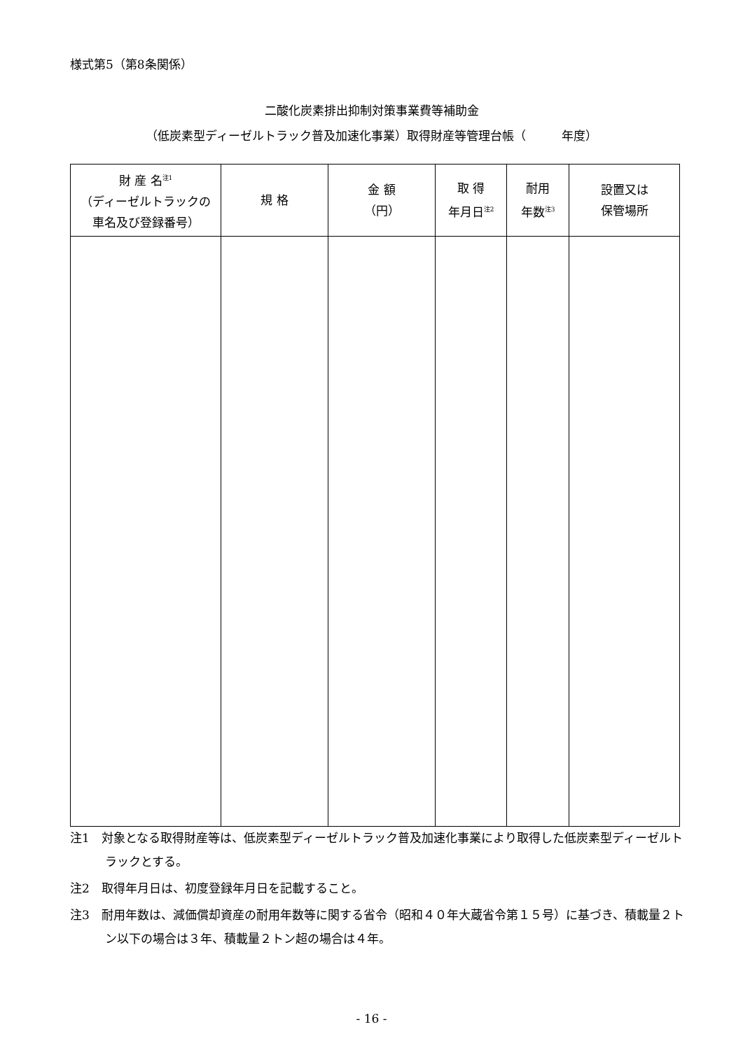様式第5（第8条関係）
二酸化炭素排出抑制対策事業費等補助金
（低炭素型ディーゼルトラック普及加速化事業）取得財産等管理台帳（　　　年度）
| 財 産 名<sup>注1</sup> （ディーゼルトラックの 車名及び登録番号） | 規 格 | 金 額 （円） | 取 得 年月日<sup>注2</sup> | 耐用 年数<sup>注3</sup> | 設置又は 保管場所 |
| --- | --- | --- | --- | --- | --- |
注1　対象となる取得財産等は、低炭素型ディーゼルトラック普及加速化事業により取得した低炭素型ディーゼルトラックとする。
注2　取得年月日は、初度登録年月日を記載すること。
注3　耐用年数は、減価償却資産の耐用年数等に関する省令（昭和４０年大蔵省令第１５号）に基づき、積載量２トン以下の場合は３年、積載量２トン超の場合は４年。
- 16 -